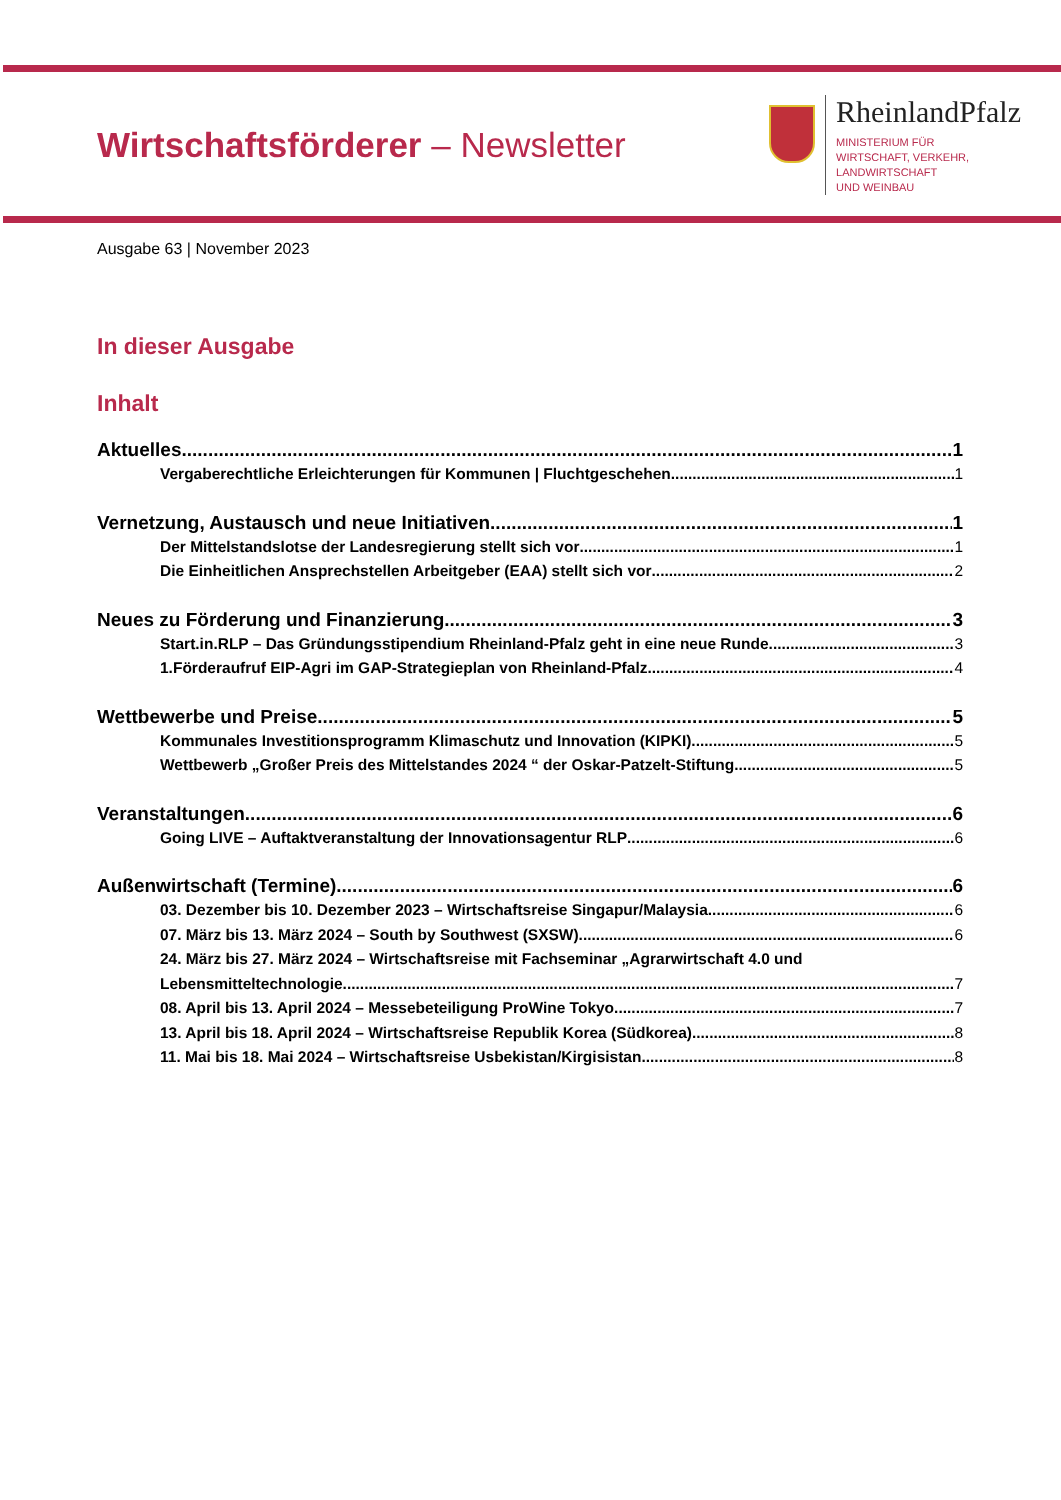Wirtschaftsförderer – Newsletter
RheinlandPfalz
MINISTERIUM FÜR
WIRTSCHAFT, VERKEHR,
LANDWIRTSCHAFT
UND WEINBAU
Ausgabe 63 | November 2023
In dieser Ausgabe
Inhalt
Aktuelles 1
Vergaberechtliche Erleichterungen für Kommunen | Fluchtgeschehen 1
Vernetzung, Austausch und neue Initiativen 1
Der Mittelstandslotse der Landesregierung stellt sich vor 1
Die Einheitlichen Ansprechstellen Arbeitgeber (EAA) stellt sich vor 2
Neues zu Förderung und Finanzierung 3
Start.in.RLP – Das Gründungsstipendium Rheinland-Pfalz geht in eine neue Runde 3
1.Förderaufruf EIP-Agri im GAP-Strategieplan von Rheinland-Pfalz 4
Wettbewerbe und Preise 5
Kommunales Investitionsprogramm Klimaschutz und Innovation (KIPKI) 5
Wettbewerb „Großer Preis des Mittelstandes 2024 “ der Oskar-Patzelt-Stiftung 5
Veranstaltungen 6
Going LIVE – Auftaktveranstaltung der Innovationsagentur RLP 6
Außenwirtschaft (Termine) 6
03. Dezember bis 10. Dezember 2023 – Wirtschaftsreise Singapur/Malaysia 6
07. März bis 13. März 2024 – South by Southwest (SXSW) 6
24. März bis 27. März 2024 – Wirtschaftsreise mit Fachseminar „Agrarwirtschaft 4.0 und
Lebensmitteltechnologie 7
08. April bis 13. April 2024 – Messebeteiligung ProWine Tokyo 7
13. April bis 18. April 2024 – Wirtschaftsreise Republik Korea (Südkorea) 8
11. Mai bis 18. Mai 2024 – Wirtschaftsreise Usbekistan/Kirgisistan 8